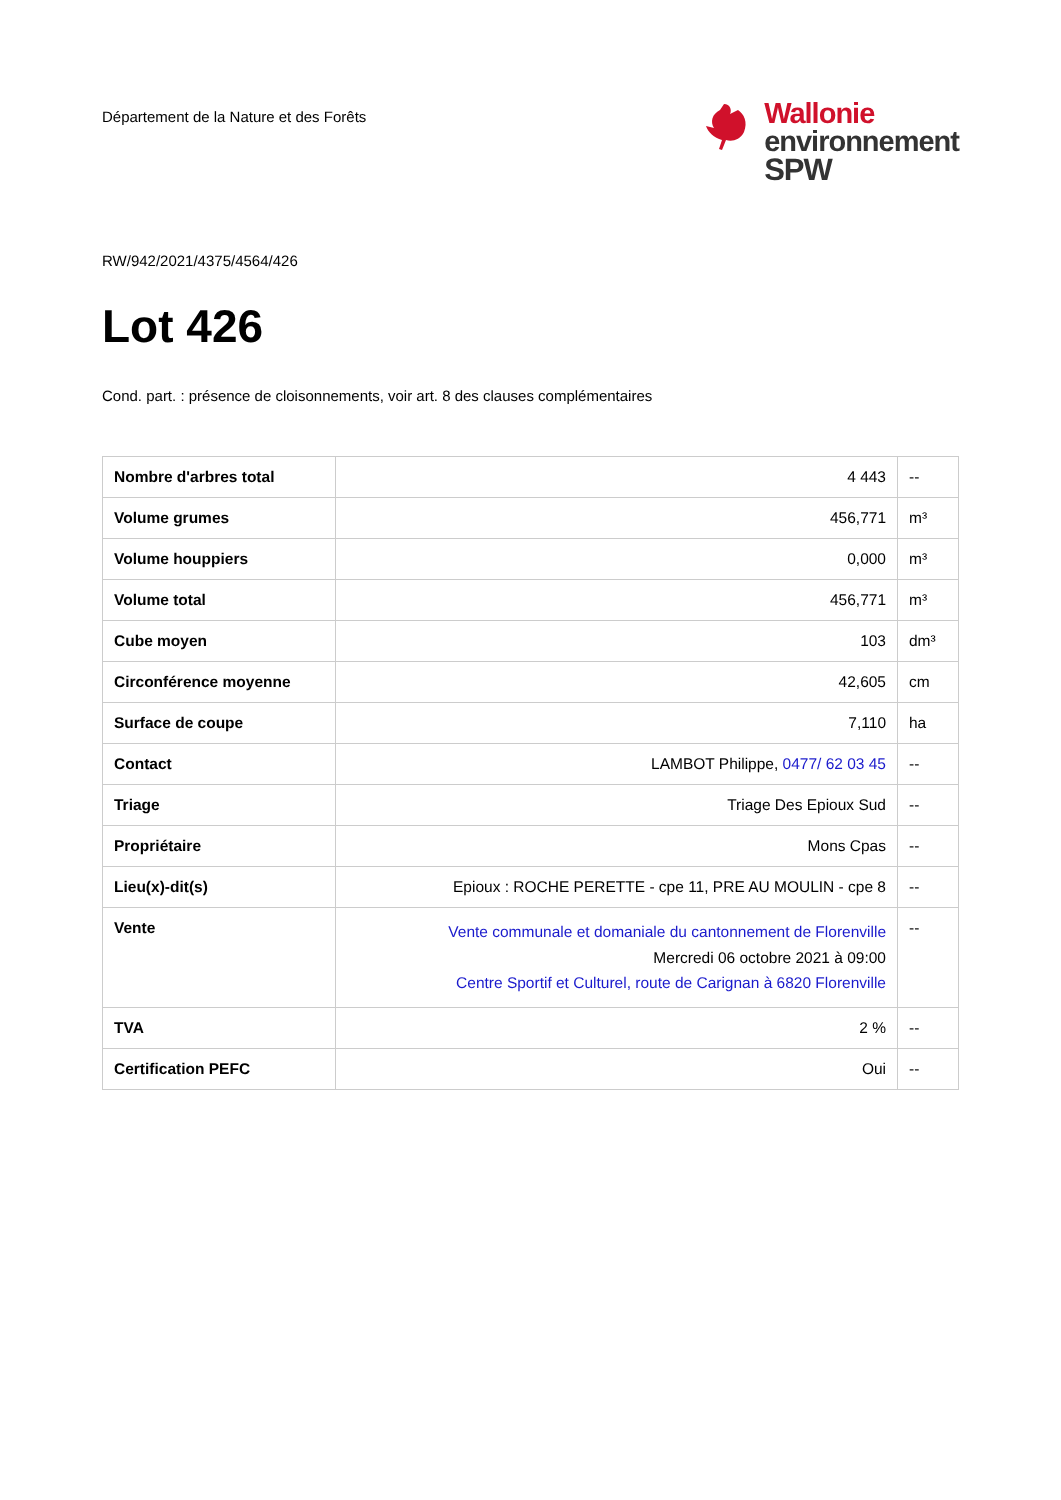Département de la Nature et des Forêts
Wallonie
environnement
SPW
RW/942/2021/4375/4564/426
Lot 426
Cond. part. : présence de cloisonnements, voir art. 8 des clauses complémentaires
| Nombre d'arbres total | 4 443 | -- |
| Volume grumes | 456,771 | m³ |
| Volume houppiers | 0,000 | m³ |
| Volume total | 456,771 | m³ |
| Cube moyen | 103 | dm³ |
| Circonférence moyenne | 42,605 | cm |
| Surface de coupe | 7,110 | ha |
| Contact | LAMBOT Philippe, 0477/ 62 03 45 | -- |
| Triage | Triage Des Epioux Sud | -- |
| Propriétaire | Mons Cpas | -- |
| Lieu(x)-dit(s) | Epioux : ROCHE PERETTE - cpe 11, PRE AU MOULIN - cpe 8 | -- |
| Vente | Vente communale et domaniale du cantonnement de Florenville Mercredi 06 octobre 2021 à 09:00 Centre Sportif et Culturel, route de Carignan à 6820 Florenville | -- |
| TVA | 2 % | -- |
| Certification PEFC | Oui | -- |